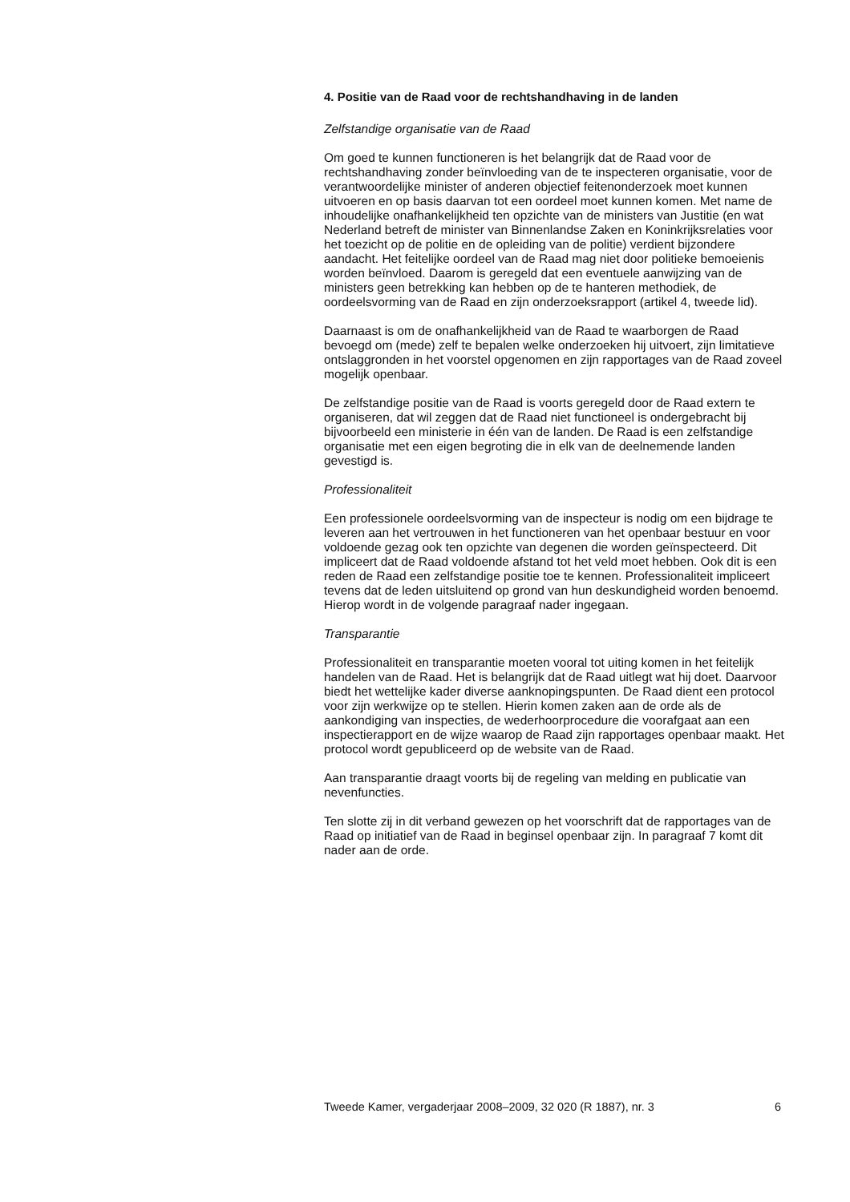4. Positie van de Raad voor de rechtshandhaving in de landen
Zelfstandige organisatie van de Raad
Om goed te kunnen functioneren is het belangrijk dat de Raad voor de rechtshandhaving zonder beïnvloeding van de te inspecteren organisatie, voor de verantwoordelijke minister of anderen objectief feitenonderzoek moet kunnen uitvoeren en op basis daarvan tot een oordeel moet kunnen komen. Met name de inhoudelijke onafhankelijkheid ten opzichte van de ministers van Justitie (en wat Nederland betreft de minister van Binnenlandse Zaken en Koninkrijksrelaties voor het toezicht op de politie en de opleiding van de politie) verdient bijzondere aandacht. Het feitelijke oordeel van de Raad mag niet door politieke bemoeienis worden beïnvloed. Daarom is geregeld dat een eventuele aanwijzing van de ministers geen betrekking kan hebben op de te hanteren methodiek, de oordeelsvorming van de Raad en zijn onderzoeksrapport (artikel 4, tweede lid).
Daarnaast is om de onafhankelijkheid van de Raad te waarborgen de Raad bevoegd om (mede) zelf te bepalen welke onderzoeken hij uitvoert, zijn limitatieve ontslaggronden in het voorstel opgenomen en zijn rapportages van de Raad zoveel mogelijk openbaar.
De zelfstandige positie van de Raad is voorts geregeld door de Raad extern te organiseren, dat wil zeggen dat de Raad niet functioneel is ondergebracht bij bijvoorbeeld een ministerie in één van de landen. De Raad is een zelfstandige organisatie met een eigen begroting die in elk van de deelnemende landen gevestigd is.
Professionaliteit
Een professionele oordeelsvorming van de inspecteur is nodig om een bijdrage te leveren aan het vertrouwen in het functioneren van het openbaar bestuur en voor voldoende gezag ook ten opzichte van degenen die worden geïnspecteerd. Dit impliceert dat de Raad voldoende afstand tot het veld moet hebben. Ook dit is een reden de Raad een zelfstandige positie toe te kennen. Professionaliteit impliceert tevens dat de leden uitsluitend op grond van hun deskundigheid worden benoemd. Hierop wordt in de volgende paragraaf nader ingegaan.
Transparantie
Professionaliteit en transparantie moeten vooral tot uiting komen in het feitelijk handelen van de Raad. Het is belangrijk dat de Raad uitlegt wat hij doet. Daarvoor biedt het wettelijke kader diverse aanknopingspunten. De Raad dient een protocol voor zijn werkwijze op te stellen. Hierin komen zaken aan de orde als de aankondiging van inspecties, de wederhoorprocedure die voorafgaat aan een inspectierapport en de wijze waarop de Raad zijn rapportages openbaar maakt. Het protocol wordt gepubliceerd op de website van de Raad.
Aan transparantie draagt voorts bij de regeling van melding en publicatie van nevenfuncties.
Ten slotte zij in dit verband gewezen op het voorschrift dat de rapportages van de Raad op initiatief van de Raad in beginsel openbaar zijn. In paragraaf 7 komt dit nader aan de orde.
Tweede Kamer, vergaderjaar 2008–2009, 32 020 (R 1887), nr. 3 6